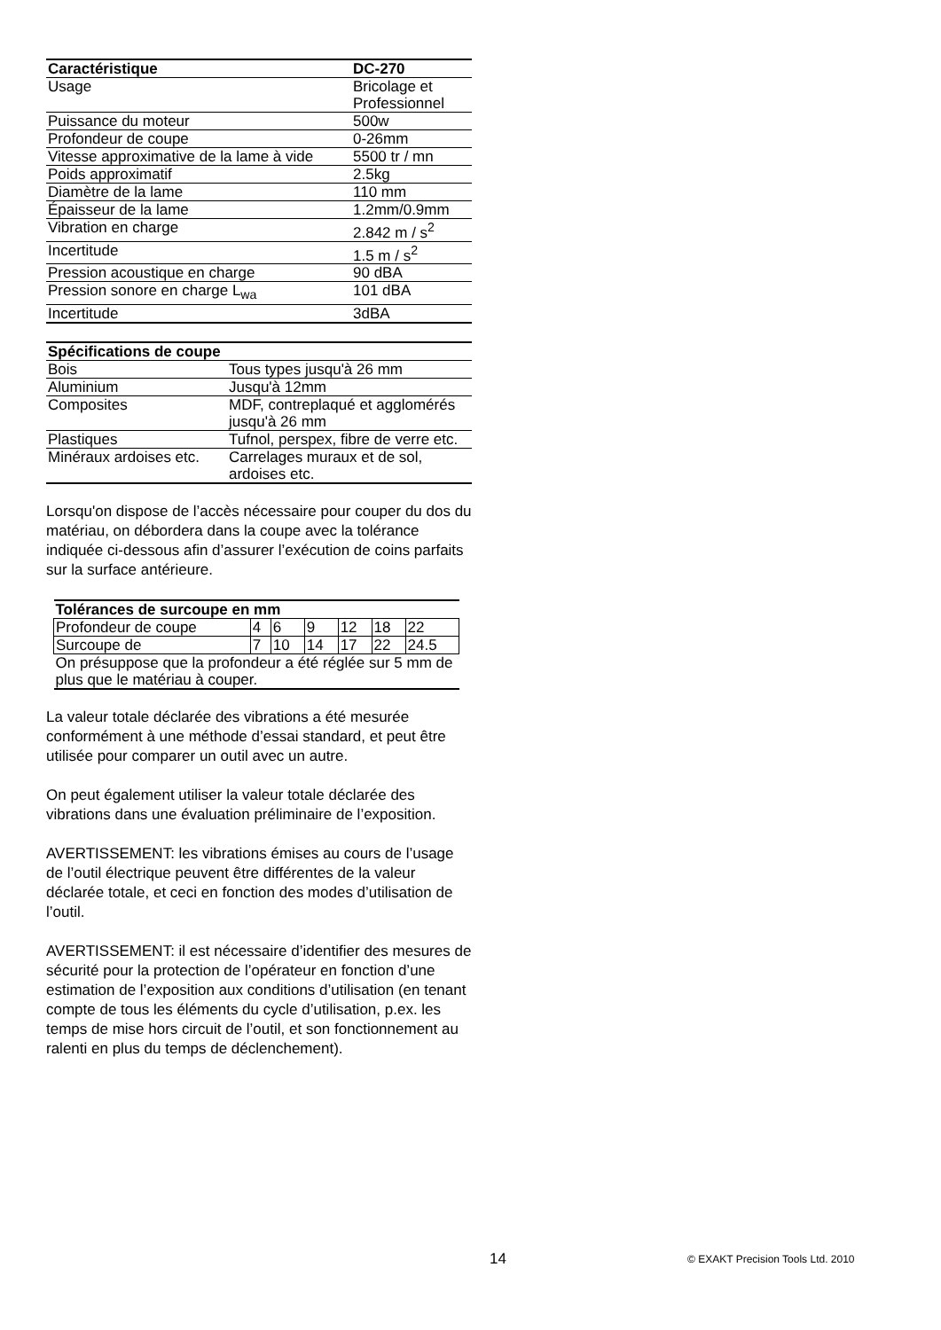| Caractéristique | DC-270 |
| --- | --- |
| Usage | Bricolage et Professionnel |
| Puissance du moteur | 500w |
| Profondeur de coupe | 0-26mm |
| Vitesse approximative de la lame à vide | 5500 tr / mn |
| Poids approximatif | 2.5kg |
| Diamètre de la lame | 110 mm |
| Épaisseur de la lame | 1.2mm/0.9mm |
| Vibration en charge | 2.842 m / s<sup>2</sup> |
| Incertitude | 1.5 m / s<sup>2</sup> |
| Pression acoustique en charge | 90 dBA |
| Pression sonore en charge L<sub>wa</sub> | 101 dBA |
| Incertitude | 3dBA |
| Spécifications de coupe | |
| --- | --- |
| Bois | Tous types jusqu'à 26 mm |
| Aluminium | Jusqu'à 12mm |
| Composites | MDF, contreplaqué et agglomérés jusqu'à 26 mm |
| Plastiques | Tufnol, perspex, fibre de verre etc. |
| Minéraux ardoises etc. | Carrelages muraux et de sol, ardoises etc. |
Lorsqu'on dispose de l’accès nécessaire pour couper du dos du matériau, on débordera dans la coupe avec la tolérance indiquée ci-dessous afin d’assurer l’exécution de coins parfaits sur la surface antérieure.
| Tolérances de surcoupe en mm | | | | | | |
| --- | --- | --- | --- | --- | --- | --- |
| Profondeur de coupe | 4 | 6 | 9 | 12 | 18 | 22 |
| Surcoupe de | 7 | 10 | 14 | 17 | 22 | 24.5 |
| On présuppose que la profondeur a été réglée sur 5 mm de plus que le matériau à couper. | | | | | | |
La valeur totale déclarée des vibrations a été mesurée conformément à une méthode d’essai standard, et peut être utilisée pour comparer un outil avec un autre.
On peut également utiliser la valeur totale déclarée des vibrations dans une évaluation préliminaire de l’exposition.
AVERTISSEMENT: les vibrations émises au cours de l’usage de l’outil électrique peuvent être différentes de la valeur déclarée totale, et ceci en fonction des modes d’utilisation de l’outil.
AVERTISSEMENT: il est nécessaire d’identifier des mesures de sécurité pour la protection de l’opérateur en fonction d’une estimation de l’exposition aux conditions d’utilisation (en tenant compte de tous les éléments du cycle d’utilisation, p.ex. les temps de mise hors circuit de l’outil, et son fonctionnement au ralenti en plus du temps de déclenchement).
14 © EXAKT Precision Tools Ltd. 2010